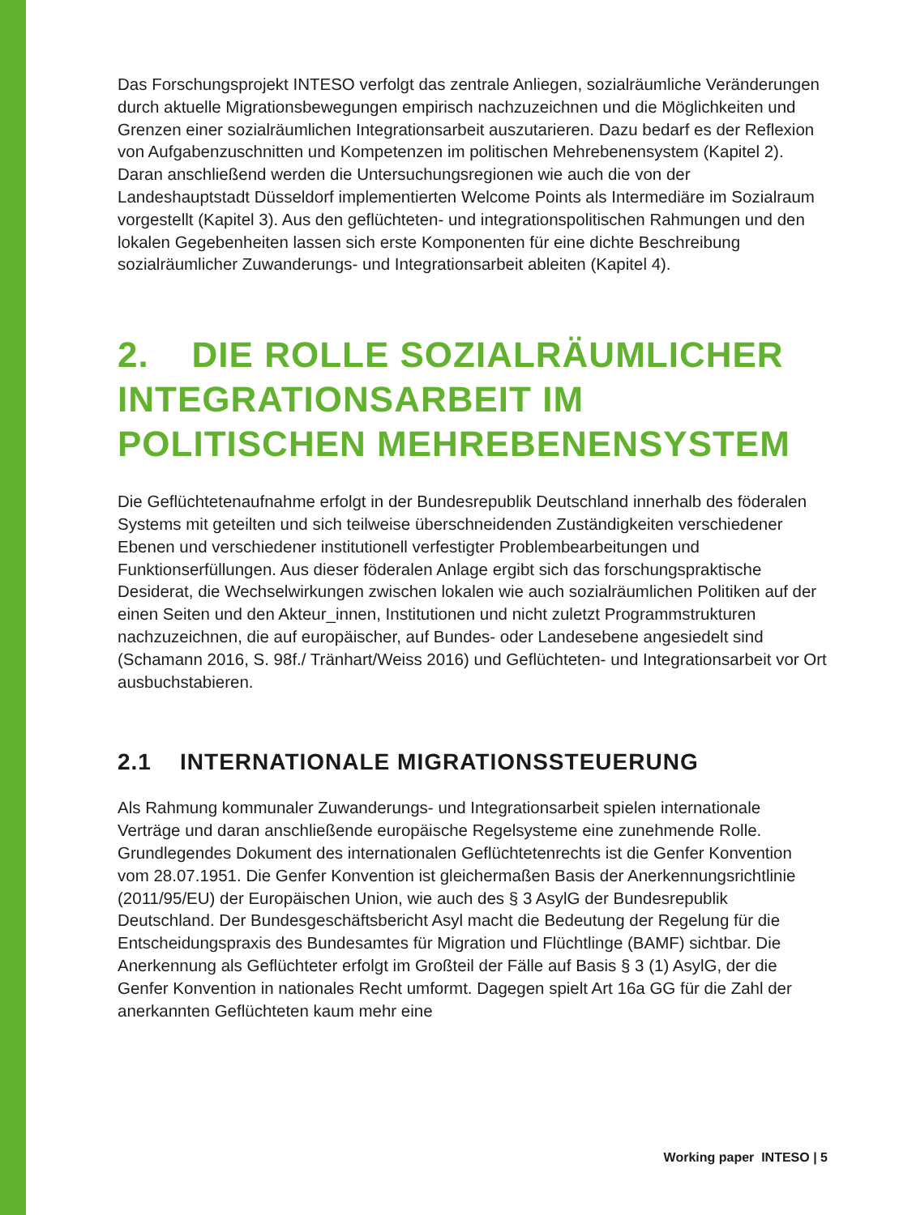Das Forschungsprojekt INTESO verfolgt das zentrale Anliegen, sozialräumliche Veränderungen durch aktuelle Migrationsbewegungen empirisch nachzuzeichnen und die Möglichkeiten und Grenzen einer sozialräumlichen Integrationsarbeit auszutarieren. Dazu bedarf es der Reflexion von Aufgabenzuschnitten und Kompetenzen im politischen Mehrebenensystem (Kapitel 2). Daran anschließend werden die Untersuchungsregionen wie auch die von der Landeshauptstadt Düsseldorf implementierten Welcome Points als Intermediäre im Sozialraum vorgestellt (Kapitel 3). Aus den geflüchteten- und integrationspolitischen Rahmungen und den lokalen Gegebenheiten lassen sich erste Komponenten für eine dichte Beschreibung sozialräumlicher Zuwanderungs- und Integrationsarbeit ableiten (Kapitel 4).
2. DIE ROLLE SOZIALRÄUMLICHER INTEGRATIONSARBEIT IM POLITISCHEN MEHREBENENSYSTEM
Die Geflüchtetenaufnahme erfolgt in der Bundesrepublik Deutschland innerhalb des föderalen Systems mit geteilten und sich teilweise überschneidenden Zuständigkeiten verschiedener Ebenen und verschiedener institutionell verfestigter Problembearbeitungen und Funktionserfüllungen. Aus dieser föderalen Anlage ergibt sich das forschungspraktische Desiderat, die Wechselwirkungen zwischen lokalen wie auch sozialräumlichen Politiken auf der einen Seiten und den Akteur_innen, Institutionen und nicht zuletzt Programmstrukturen nachzuzeichnen, die auf europäischer, auf Bundes- oder Landesebene angesiedelt sind (Schamann 2016, S. 98f./ Tränhart/Weiss 2016) und Geflüchteten- und Integrationsarbeit vor Ort ausbuchstabieren.
2.1 INTERNATIONALE MIGRATIONSSTEUERUNG
Als Rahmung kommunaler Zuwanderungs- und Integrationsarbeit spielen internationale Verträge und daran anschließende europäische Regelsysteme eine zunehmende Rolle. Grundlegendes Dokument des internationalen Geflüchtetenrechts ist die Genfer Konvention vom 28.07.1951. Die Genfer Konvention ist gleichermaßen Basis der Anerkennungsrichtlinie (2011/95/EU) der Europäischen Union, wie auch des § 3 AsylG der Bundesrepublik Deutschland. Der Bundesgeschäftsbericht Asyl macht die Bedeutung der Regelung für die Entscheidungspraxis des Bundesamtes für Migration und Flüchtlinge (BAMF) sichtbar. Die Anerkennung als Geflüchteter erfolgt im Großteil der Fälle auf Basis § 3 (1) AsylG, der die Genfer Konvention in nationales Recht umformt. Dagegen spielt Art 16a GG für die Zahl der anerkannten Geflüchteten kaum mehr eine
Working paper INTESO | 5